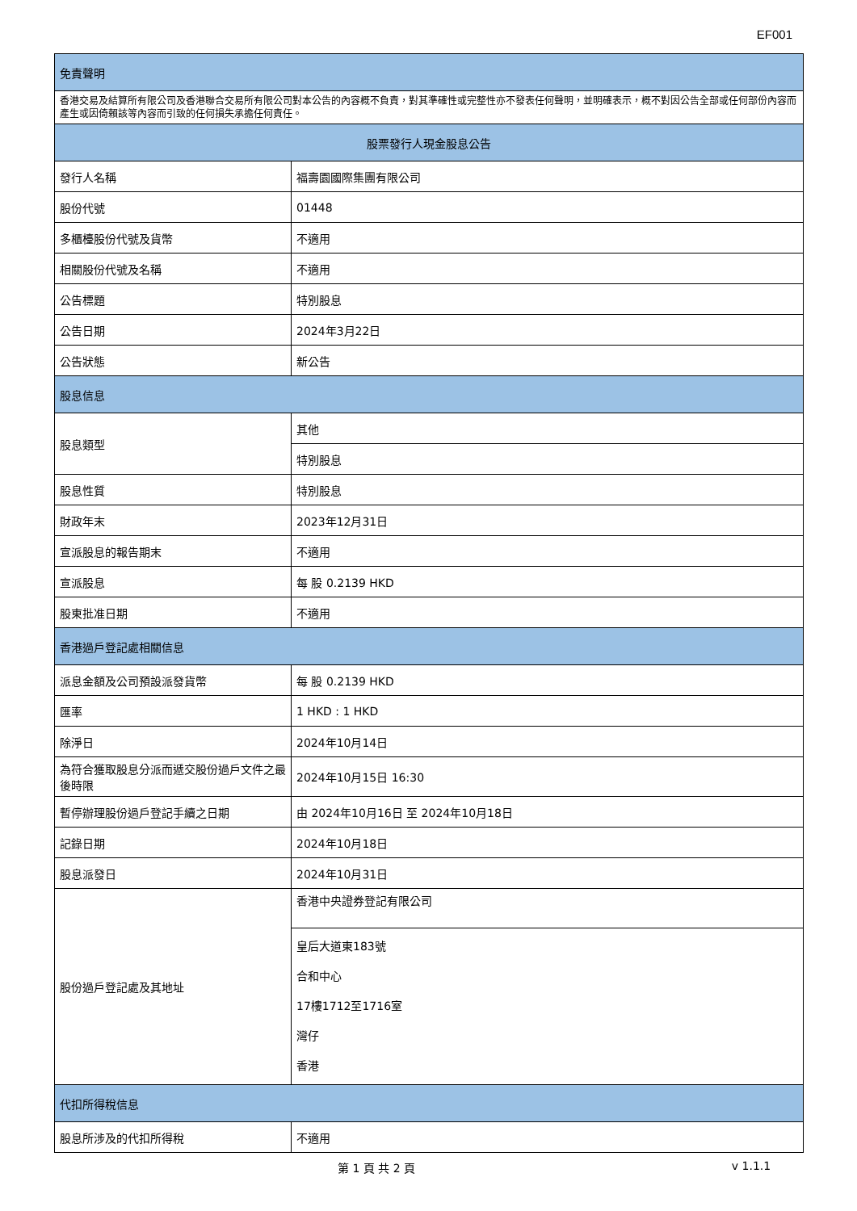EF001
| 免責聲明 | |
| --- | --- |
| 香港交易及結算所有限公司及香港聯合交易所有限公司對本公告的內容概不負責，對其準確性或完整性亦不發表任何聲明，並明確表示，概不對因公告全部或任何部份內容而產生或因倚賴該等內容而引致的任何損失承擔任何責任。 | |
| 股票發行人現金股息公告 | |
| 發行人名稱 | 福壽園國際集團有限公司 |
| 股份代號 | 01448 |
| 多櫃檯股份代號及貨幣 | 不適用 |
| 相關股份代號及名稱 | 不適用 |
| 公告標題 | 特別股息 |
| 公告日期 | 2024年3月22日 |
| 公告狀態 | 新公告 |
| 股息信息 | |
| 股息類型 | 其他 |
| | 特別股息 |
| 股息性質 | 特別股息 |
| 財政年末 | 2023年12月31日 |
| 宣派股息的報告期末 | 不適用 |
| 宣派股息 | 每 股 0.2139 HKD |
| 股東批准日期 | 不適用 |
| 香港過戶登記處相關信息 | |
| 派息金額及公司預設派發貨幣 | 每 股 0.2139 HKD |
| 匯率 | 1 HKD : 1 HKD |
| 除淨日 | 2024年10月14日 |
| 為符合獲取股息分派而遞交股份過戶文件之最後時限 | 2024年10月15日 16:30 |
| 暫停辦理股份過戶登記手續之日期 | 由 2024年10月16日 至 2024年10月18日 |
| 記錄日期 | 2024年10月18日 |
| 股息派發日 | 2024年10月31日 |
| 股份過戶登記處及其地址 | 香港中央證券登記有限公司 |
| | 皇后大道東183號 合和中心 17樓1712至1716室 灣仔 香港 |
| 代扣所得稅信息 | |
| 股息所涉及的代扣所得稅 | 不適用 |
第 1 頁 共 2 頁 v 1.1.1